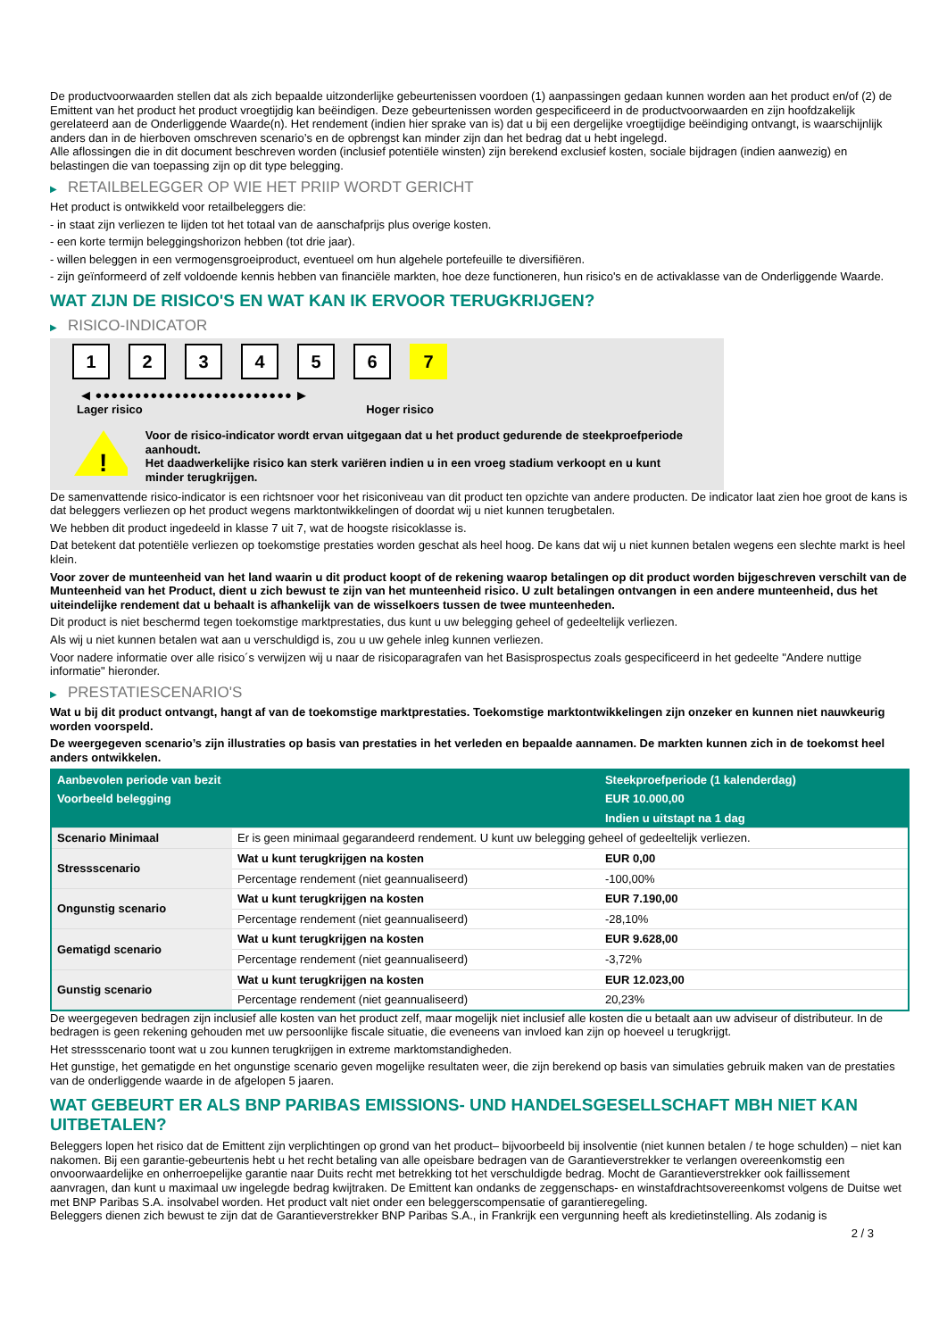De productvoorwaarden stellen dat als zich bepaalde uitzonderlijke gebeurtenissen voordoen (1) aanpassingen gedaan kunnen worden aan het product en/of (2) de Emittent van het product het product vroegtijdig kan beëindigen. Deze gebeurtenissen worden gespecificeerd in de productvoorwaarden en zijn hoofdzakelijk gerelateerd aan de Onderliggende Waarde(n). Het rendement (indien hier sprake van is) dat u bij een dergelijke vroegtijdige beëindiging ontvangt, is waarschijnlijk anders dan in de hierboven omschreven scenario’s en de opbrengst kan minder zijn dan het bedrag dat u hebt ingelegd.
Alle aflossingen die in dit document beschreven worden (inclusief potentiële winsten) zijn berekend exclusief kosten, sociale bijdragen (indien aanwezig) en belastingen die van toepassing zijn op dit type belegging.
▶ RETAILBELEGGER OP WIE HET PRIIP WORDT GERICHT
Het product is ontwikkeld voor retailbeleggers die:
- in staat zijn verliezen te lijden tot het totaal van de aanschafprijs plus overige kosten.
- een korte termijn beleggingshorizon hebben (tot drie jaar).
- willen beleggen in een vermogensgroeiproduct, eventueel om hun algehele portefeuille te diversifiëren.
- zijn geïnformeerd of zelf voldoende kennis hebben van financiële markten, hoe deze functioneren, hun risico's en de activaklasse van de Onderliggende Waarde.
WAT ZIJN DE RISICO'S EN WAT KAN IK ERVOOR TERUGKRIJGEN?
▶ RISICO-INDICATOR
1 2 3 4 5 6 7
◀ ●●●●●●●●●●●●●●●●●●●●●●●●● ▶
Lager risico Hoger risico
!
Voor de risico-indicator wordt ervan uitgegaan dat u het product gedurende de steekproefperiode aanhoudt.
Het daadwerkelijke risico kan sterk variëren indien u in een vroeg stadium verkoopt en u kunt minder terugkrijgen.
De samenvattende risico-indicator is een richtsnoer voor het risiconiveau van dit product ten opzichte van andere producten. De indicator laat zien hoe groot de kans is dat beleggers verliezen op het product wegens marktontwikkelingen of doordat wij u niet kunnen terugbetalen.
We hebben dit product ingedeeld in klasse 7 uit 7, wat de hoogste risicoklasse is.
Dat betekent dat potentiële verliezen op toekomstige prestaties worden geschat als heel hoog. De kans dat wij u niet kunnen betalen wegens een slechte markt is heel klein.
Voor zover de munteenheid van het land waarin u dit product koopt of de rekening waarop betalingen op dit product worden bijgeschreven verschilt van de Munteenheid van het Product, dient u zich bewust te zijn van het munteenheid risico. U zult betalingen ontvangen in een andere munteenheid, dus het uiteindelijke rendement dat u behaalt is afhankelijk van de wisselkoers tussen de twee munteenheden.
Dit product is niet beschermd tegen toekomstige marktprestaties, dus kunt u uw belegging geheel of gedeeltelijk verliezen.
Als wij u niet kunnen betalen wat aan u verschuldigd is, zou u uw gehele inleg kunnen verliezen.
Voor nadere informatie over alle risico´s verwijzen wij u naar de risicoparagrafen van het Basisprospectus zoals gespecificeerd in het gedeelte "Andere nuttige informatie" hieronder.
▶ PRESTATIESCENARIO'S
Wat u bij dit product ontvangt, hangt af van de toekomstige marktprestaties. Toekomstige marktontwikkelingen zijn onzeker en kunnen niet nauwkeurig worden voorspeld.
De weergegeven scenario’s zijn illustraties op basis van prestaties in het verleden en bepaalde aannamen. De markten kunnen zich in de toekomst heel anders ontwikkelen.
| Aanbevolen periode van bezit | | Steekproefperiode (1 kalenderdag) |
| --- | --- | --- |
| Voorbeeld belegging | | EUR 10.000,00 |
| | | Indien u uitstapt na 1 dag |
| Scenario Minimaal | Er is geen minimaal gegarandeerd rendement. U kunt uw belegging geheel of gedeeltelijk verliezen. | |
| Stressscenario | Wat u kunt terugkrijgen na kosten | EUR 0,00 |
| | Percentage rendement (niet geannualiseerd) | -100,00% |
| Ongunstig scenario | Wat u kunt terugkrijgen na kosten | EUR 7.190,00 |
| | Percentage rendement (niet geannualiseerd) | -28,10% |
| Gematigd scenario | Wat u kunt terugkrijgen na kosten | EUR 9.628,00 |
| | Percentage rendement (niet geannualiseerd) | -3,72% |
| Gunstig scenario | Wat u kunt terugkrijgen na kosten | EUR 12.023,00 |
| | Percentage rendement (niet geannualiseerd) | 20,23% |
De weergegeven bedragen zijn inclusief alle kosten van het product zelf, maar mogelijk niet inclusief alle kosten die u betaalt aan uw adviseur of distributeur. In de bedragen is geen rekening gehouden met uw persoonlijke fiscale situatie, die eveneens van invloed kan zijn op hoeveel u terugkrijgt.
Het stressscenario toont wat u zou kunnen terugkrijgen in extreme marktomstandigheden.
Het gunstige, het gematigde en het ongunstige scenario geven mogelijke resultaten weer, die zijn berekend op basis van simulaties gebruik maken van de prestaties van de onderliggende waarde in de afgelopen 5 jaaren.
WAT GEBEURT ER ALS BNP PARIBAS EMISSIONS- UND HANDELSGESELLSCHAFT MBH NIET KAN UITBETALEN?
Beleggers lopen het risico dat de Emittent zijn verplichtingen op grond van het product– bijvoorbeeld bij insolventie (niet kunnen betalen / te hoge schulden) – niet kan nakomen. Bij een garantie-gebeurtenis hebt u het recht betaling van alle opeisbare bedragen van de Garantieverstrekker te verlangen overeenkomstig een onvoorwaardelijke en onherroepelijke garantie naar Duits recht met betrekking tot het verschuldigde bedrag. Mocht de Garantieverstrekker ook faillissement aanvragen, dan kunt u maximaal uw ingelegde bedrag kwijtraken. De Emittent kan ondanks de zeggenschaps- en winstafdrachtsovereenkomst volgens de Duitse wet met BNP Paribas S.A. insolvabel worden. Het product valt niet onder een beleggerscompensatie of garantieregeling.
Beleggers dienen zich bewust te zijn dat de Garantieverstrekker BNP Paribas S.A., in Frankrijk een vergunning heeft als kredietinstelling. Als zodanig is
2 / 3